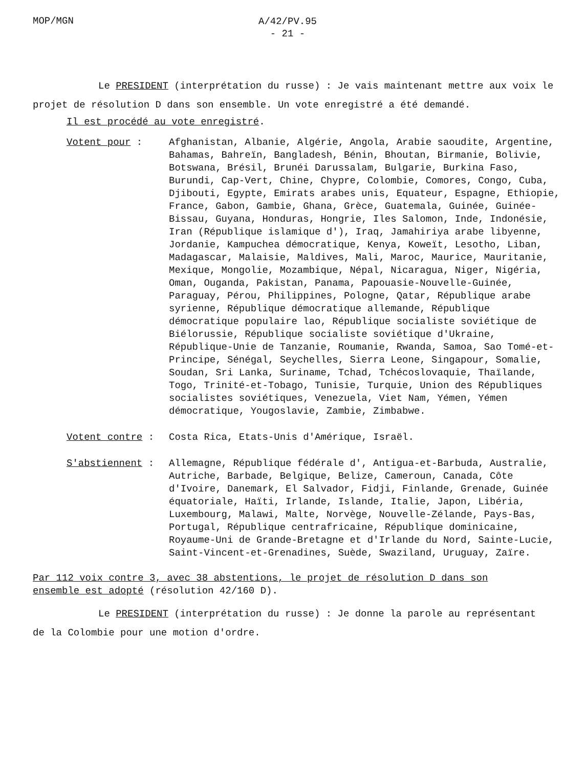MOP/MGN
A/42/PV.95
- 21 -
Le PRESIDENT (interprétation du russe) : Je vais maintenant mettre aux voix le projet de résolution D dans son ensemble. Un vote enregistré a été demandé.
Il est procédé au vote enregistré.
Votent pour : Afghanistan, Albanie, Algérie, Angola, Arabie saoudite, Argentine, Bahamas, Bahreïn, Bangladesh, Bénin, Bhoutan, Birmanie, Bolivie, Botswana, Brésil, Brunéi Darussalam, Bulgarie, Burkina Faso, Burundi, Cap-Vert, Chine, Chypre, Colombie, Comores, Congo, Cuba, Djibouti, Egypte, Emirats arabes unis, Equateur, Espagne, Ethiopie, France, Gabon, Gambie, Ghana, Grèce, Guatemala, Guinée, Guinée-Bissau, Guyana, Honduras, Hongrie, Iles Salomon, Inde, Indonésie, Iran (République islamique d'), Iraq, Jamahiriya arabe libyenne, Jordanie, Kampuchea démocratique, Kenya, Koweït, Lesotho, Liban, Madagascar, Malaisie, Maldives, Mali, Maroc, Maurice, Mauritanie, Mexique, Mongolie, Mozambique, Népal, Nicaragua, Niger, Nigéria, Oman, Ouganda, Pakistan, Panama, Papouasie-Nouvelle-Guinée, Paraguay, Pérou, Philippines, Pologne, Qatar, République arabe syrienne, République démocratique allemande, République démocratique populaire lao, République socialiste soviétique de Biélorussie, République socialiste soviétique d'Ukraine, République-Unie de Tanzanie, Roumanie, Rwanda, Samoa, Sao Tomé-et-Principe, Sénégal, Seychelles, Sierra Leone, Singapour, Somalie, Soudan, Sri Lanka, Suriname, Tchad, Tchécoslovaquie, Thaïlande, Togo, Trinité-et-Tobago, Tunisie, Turquie, Union des Républiques socialistes soviétiques, Venezuela, Viet Nam, Yémen, Yémen démocratique, Yougoslavie, Zambie, Zimbabwe.
Votent contre : Costa Rica, Etats-Unis d'Amérique, Israël.
S'abstiennent : Allemagne, République fédérale d', Antigua-et-Barbuda, Australie, Autriche, Barbade, Belgique, Belize, Cameroun, Canada, Côte d'Ivoire, Danemark, El Salvador, Fidji, Finlande, Grenade, Guinée équatoriale, Haïti, Irlande, Islande, Italie, Japon, Libéria, Luxembourg, Malawi, Malte, Norvège, Nouvelle-Zélande, Pays-Bas, Portugal, République centrafricaine, République dominicaine, Royaume-Uni de Grande-Bretagne et d'Irlande du Nord, Sainte-Lucie, Saint-Vincent-et-Grenadines, Suède, Swaziland, Uruguay, Zaïre.
Par 112 voix contre 3, avec 38 abstentions, le projet de résolution D dans son ensemble est adopté (résolution 42/160 D).
Le PRESIDENT (interprétation du russe) : Je donne la parole au représentant de la Colombie pour une motion d'ordre.